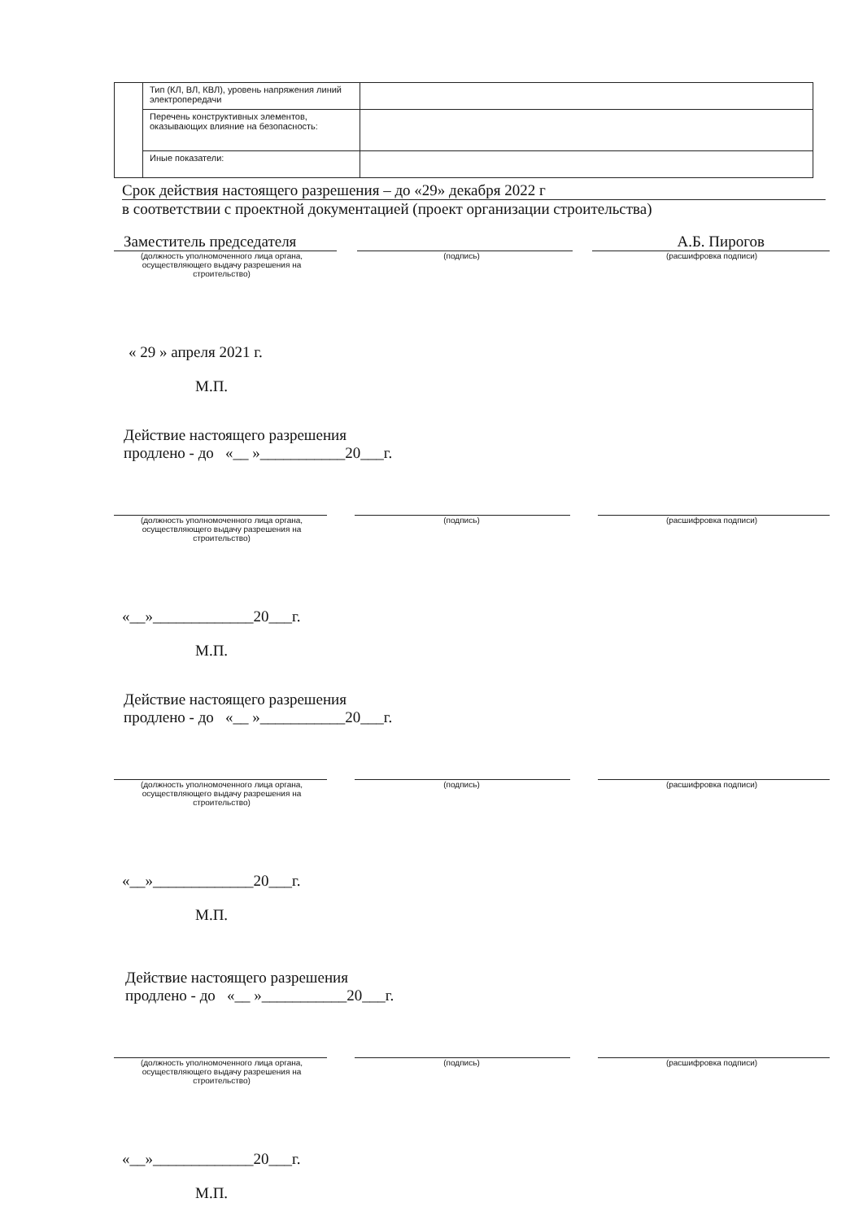| | Тип (КЛ, ВЛ, КВЛ), уровень напряжения линий электропередачи | |
| | Перечень конструктивных элементов, оказывающих влияние на безопасность: | |
| | Иные показатели: | |
Срок действия настоящего разрешения – до «29» декабря 2022 г
в соответствии с проектной документацией (проект организации строительства)
Заместитель председателя
А.Б. Пирогов
(должность уполномоченного лица органа, осуществляющего выдачу разрешения на строительство)
(подпись) (расшифровка подписи)
« 29 » апреля 2021 г.
М.П.
Действие настоящего разрешения
продлено - до «__ »___________20___г.
(должность уполномоченного лица органа, осуществляющего выдачу разрешения на строительство)
(подпись) (расшифровка подписи)
«__»_____________20___г.
М.П.
Действие настоящего разрешения
продлено - до «__ »___________20___г.
(должность уполномоченного лица органа, осуществляющего выдачу разрешения на строительство)
(подпись) (расшифровка подписи)
«__»_____________20___г.
М.П.
Действие настоящего разрешения
продлено - до «__ »___________20___г.
(должность уполномоченного лица органа, осуществляющего выдачу разрешения на строительство)
(подпись) (расшифровка подписи)
«__»_____________20___г.
М.П.